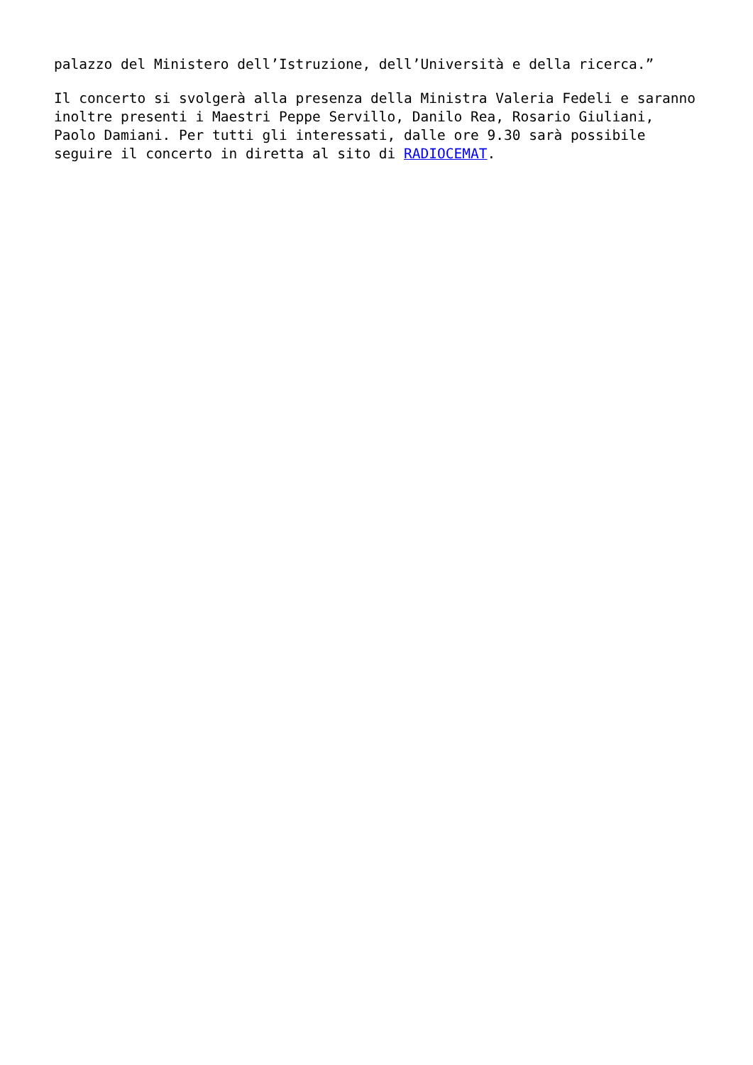palazzo del Ministero dell’Istruzione, dell’Università e della ricerca.”
Il concerto si svolgerà alla presenza della Ministra Valeria Fedeli e saranno inoltre presenti i Maestri Peppe Servillo, Danilo Rea, Rosario Giuliani, Paolo Damiani. Per tutti gli interessati, dalle ore 9.30 sarà possibile seguire il concerto in diretta al sito di RADIOCEMAT.